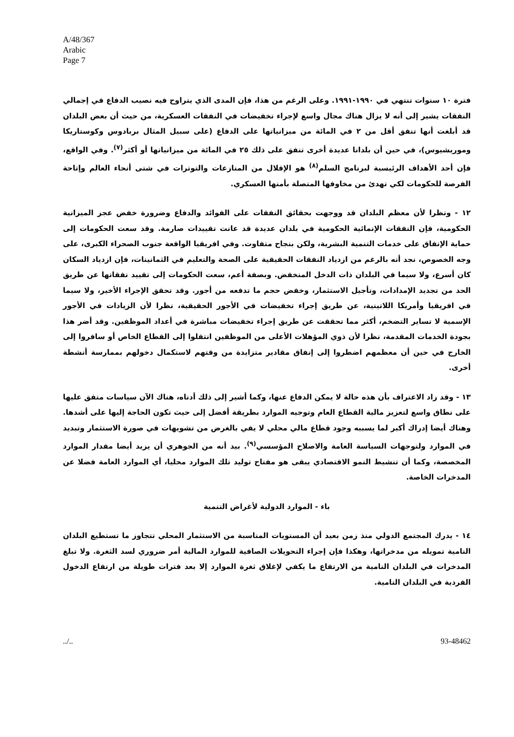A/48/367
Arabic
Page 7
فترة ١٠ سنوات تنتهي في ١٩٩٠-١٩٩١. وعلى الرغم من هذا، فإن المدى الذي يتراوح فيه نصيب الدفاع في إجمالي النفقات يشير إلى أنه لا يزال هناك مجال واسع لإجراء تخفيضات في النفقات العسكرية، من حيث أن بعض البلدان قد أبلغت أنها تنفق أقل من ٢ في المائة من ميزانياتها على الدفاع (على سبيل المثال بربادوس وكوستاريكا وموريشيوس)، في حين أن بلدانا عديدة أخرى تنفق على ذلك ٢٥ في المائة من ميزانياتها أو أكثر<sup>(٧)</sup>. وفي الواقع، فإن أحد الأهداف الرئيسية لبرنامج السلم<sup>(٨)</sup> هو الإقلال من المنازعات والتوترات في شتى أنحاء العالم وإتاحة الفرصة للحكومات لكي تهدئ من مخاوفها المتصلة بأمنها العسكري.
١٢ - ونظرا لأن معظم البلدان قد ووجهت بحقائق النفقات على الفوائد والدفاع وضرورة خفض عجز الميزانية الحكومية، فإن النفقات الإنمائية الحكومية في بلدان عديدة قد عانت تقييدات صارمة. وقد سعت الحكومات إلى حماية الإنفاق على خدمات التنمية البشرية، ولكن بنجاح متفاوت. وفي افريقيا الواقعة جنوب الصحراء الكبرى، على وجه الخصوص، نجد أنه بالرغم من ازدياد النفقات الحقيقية على الصحة والتعليم في الثمانينات، فإن ازدياد السكان كان أسرع، ولا سيما في البلدان ذات الدخل المنخفض. وبصفة أعم، سعت الحكومات إلى تقييد نفقاتها عن طريق الحد من تجديد الإمدادات، وتأجيل الاستثمار، وخفض حجم ما تدفعه من أجور. وقد تحقق الإجراء الأخير، ولا سيما في افريقيا وأمريكا اللاتينية، عن طريق إجراء تخفيضات في الأجور الحقيقية، نظرا لأن الزيادات في الأجور الإسمية لا تساير التضخم، أكثر مما تحققت عن طريق إجراء تخفيضات مباشرة في أعداد الموظفين. وقد أضر هذا بجودة الخدمات المقدمة، نظرا لأن ذوي المؤهلات الأعلى من الموظفين انتقلوا إلى القطاع الخاص أو سافروا إلى الخارج في حين أن معظمهم اضطروا إلى إنفاق مقادير متزايدة من وقتهم لاستكمال دخولهم بممارسة أنشطة أخرى.
١٣ - وقد زاد الاعتراف بأن هذه حالة لا يمكن الدفاع عنها، وكما أشير إلى ذلك أدناه، هناك الآن سياسات متفق عليها على نطاق واسع لتعزيز مالية القطاع العام وتوجيه الموارد بطريقة أفضل إلى حيث تكون الحاجة إليها على أشدها. وهناك أيضا إدراك أكبر لما يسببه وجود قطاع مالي محلي لا يفي بالغرض من تشويهات في صورة الاستثمار وتبديد في الموارد ولتوجهات السياسة العامة والاصلاح المؤسسي<sup>(٩)</sup>. بيد أنه من الجوهري أن يزيد أيضا مقدار الموارد المخصصة، وكما أن تنشيط النمو الاقتصادي يبقى هو مفتاح توليد تلك الموارد محليا، أي الموارد العامة فضلا عن المدخرات الخاصة.
باء - الموارد الدولية لأغراض التنمية
١٤ - يدرك المجتمع الدولي منذ زمن بعيد أن المستويات المناسبة من الاستثمار المحلي تتجاوز ما تستطيع البلدان النامية تمويله من مدخراتها، وهكذا فإن إجراء التحويلات الصافية للموارد المالية أمر ضروري لسد الثغرة. ولا تبلغ المدخرات في البلدان النامية من الارتفاع ما يكفي لإغلاق ثغرة الموارد إلا بعد فترات طويلة من ارتفاع الدخول الفردية في البلدان النامية.
../.. 93-48462